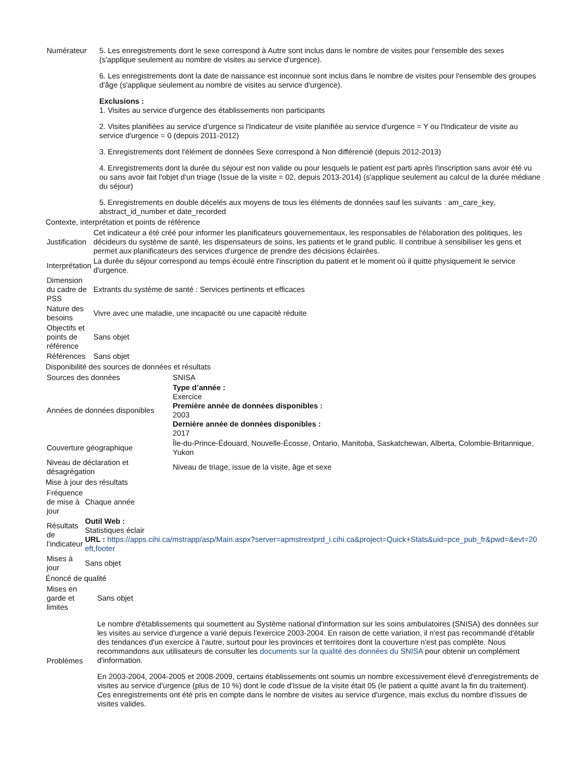| Numérateur | 5. Les enregistrements dont le sexe correspond à Autre sont inclus dans le nombre de visites pour l'ensemble des sexes (s'applique seulement au nombre de visites au service d'urgence). 6. Les enregistrements dont la date de naissance est inconnue sont inclus dans le nombre de visites pour l'ensemble des groupes d'âge (s'applique seulement au nombre de visites au service d'urgence). Exclusions : 1. Visites au service d'urgence des établissements non participants 2. Visites planifiées au service d'urgence si l'Indicateur de visite planifiée au service d'urgence = Y ou l'Indicateur de visite au service d'urgence = 0 (depuis 2011-2012) 3. Enregistrements dont l'élément de données Sexe correspond à Non différencié (depuis 2012-2013) 4. Enregistrements dont la durée du séjour est non valide ou pour lesquels le patient est parti après l'inscription sans avoir été vu ou sans avoir fait l'objet d'un triage (Issue de la visite = 02, depuis 2013-2014) (s'applique seulement au calcul de la durée médiane du séjour) 5. Enregistrements en double décelés aux moyens de tous les éléments de données sauf les suivants : am_care_key, abstract_id_number et date_recorded |
Contexte, interprétation et points de référence
| Justification | Cet indicateur a été créé pour informer les planificateurs gouvernementaux, les responsables de l'élaboration des politiques, les décideurs du système de santé, les dispensateurs de soins, les patients et le grand public. Il contribue à sensibiliser les gens et permet aux planificateurs des services d'urgence de prendre des décisions éclairées. |
| Interprétation | La durée du séjour correspond au temps écoulé entre l'inscription du patient et le moment où il quitte physiquement le service d'urgence. |
| Dimension du cadre de PSS | Extrants du système de santé : Services pertinents et efficaces |
| Nature des besoins | Vivre avec une maladie, une incapacité ou une capacité réduite |
| Objectifs et points de référence | Sans objet |
| Références | Sans objet |
Disponibilité des sources de données et résultats
| Sources des données | SNISA |
| Années de données disponibles | Type d’année : Exercice Première année de données disponibles : 2003 Dernière année de données disponibles : 2017 |
| Couverture géographique | Île-du-Prince-Édouard, Nouvelle-Écosse, Ontario, Manitoba, Saskatchewan, Alberta, Colombie-Britannique, Yukon |
| Niveau de déclaration et désagrégation | Niveau de triage, issue de la visite, âge et sexe |
Mise à jour des résultats
| Fréquence de mise à jour | Chaque année |
| Résultats de l’indicateur | Outil Web : Statistiques éclair URL : https://apps.cihi.ca/mstrapp/asp/Main.aspx?server=apmstrextprd_i.cihi.ca&project=Quick+Stats&uid=pce_pub_fr&pwd=&evt=20 eft,footer |
| Mises à jour | Sans objet |
Énoncé de qualité
| Mises en garde et limites | Sans objet |
| Problèmes | Le nombre d'établissements qui soumettent au Système national d'information sur les soins ambulatoires (SNISA) des données sur les visites au service d'urgence a varié depuis l'exercice 2003-2004. En raison de cette variation, il n'est pas recommandé d'établir des tendances d'un exercice à l'autre, surtout pour les provinces et territoires dont la couverture n'est pas complète. Nous recommandons aux utilisateurs de consulter les documents sur la qualité des données du SNISA pour obtenir un complément d'information. En 2003-2004, 2004-2005 et 2008-2009, certains établissements ont soumis un nombre excessivement élevé d'enregistrements de visites au service d'urgence (plus de 10 %) dont le code d'Issue de la visite était 05 (le patient a quitté avant la fin du traitement). Ces enregistrements ont été pris en compte dans le nombre de visites au service d'urgence, mais exclus du nombre d'issues de visites valides. |